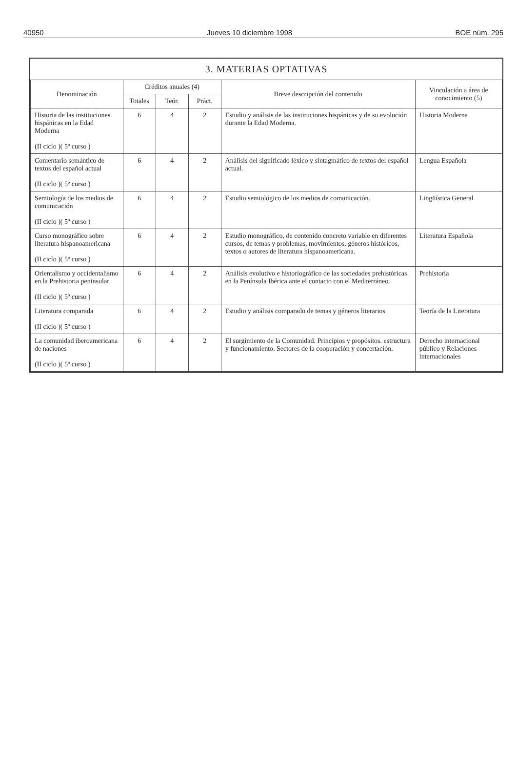40950 Jueves 10 diciembre 1998 BOE núm. 295
3. MATERIAS OPTATIVAS
| Denominación | Créditos anuales (4) | | | Breve descripción del contenido | Vinculación a área de conocimiento (5) |
| --- | --- | --- | --- | --- | --- |
| | Totales | Teór. | Práct. | | |
| Historia de las instituciones hispánicas en la Edad Moderna (II ciclo )( 5º curso ) | 6 | 4 | 2 | Estudio y análisis de las instituciones hispánicas y de su evolución durante la Edad Moderna. | Historia Moderna |
| Comentario semántico de textos del español actual (II ciclo )( 5º curso ) | 6 | 4 | 2 | Análisis del significado léxico y sintagmático de textos del español actual. | Lengua Española |
| Semiología de los medios de comunicación (II ciclo )( 5º curso ) | 6 | 4 | 2 | Estudio semiológico de los medios de comunicación. | Lingüística General |
| Curso monográfico sobre literatura hispanoamericana (II ciclo )( 5º curso ) | 6 | 4 | 2 | Estudio monográfico, de contenido concreto variable en diferentes cursos, de temas y problemas, movimientos, géneros históricos, textos o autores de literatura hispanoamericana. | Literatura Española |
| Orientalismo y occidentalismo en la Prehistoria peninsular (II ciclo )( 5º curso ) | 6 | 4 | 2 | Análisis evolutivo e historiográfico de las sociedades prehistóricas en la Península Ibérica ante el contacto con el Mediterráneo. | Prehistoria |
| Literatura comparada (II ciclo )( 5º curso ) | 6 | 4 | 2 | Estudio y análisis comparado de temas y géneros literarios | Teoría de la Literatura |
| La comunidad iberoamericana de naciones (II ciclo )( 5º curso ) | 6 | 4 | 2 | El surgimiento de la Comunidad. Principios y propósitos. estructura y funcionamiento. Sectores de la cooperación y concertación. | Derecho internacional público y Relaciones internacionales |